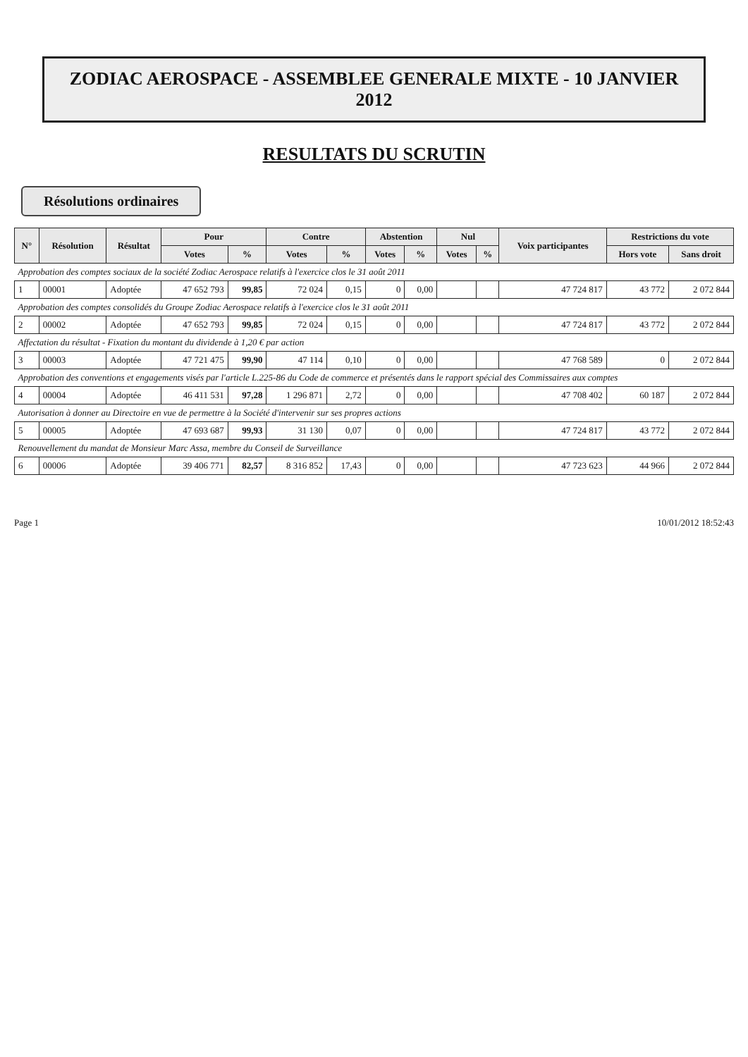ZODIAC AEROSPACE - ASSEMBLEE GENERALE MIXTE - 10 JANVIER 2012
RESULTATS DU SCRUTIN
Résolutions ordinaires
| N° | Résolution | Résultat | Pour | | Contre | | Abstention | | Nul | | Voix participantes | Restrictions du vote | |
| --- | --- | --- | --- | --- | --- | --- | --- | --- | --- | --- | --- | --- | --- |
| | | | Votes | % | Votes | % | Votes | % | Votes | % | | Hors vote | Sans droit |
| Approbation des comptes sociaux de la société Zodiac Aerospace relatifs à l'exercice clos le 31 août 2011 | | | | | | | | | | | | | |
| 1 | 00001 | Adoptée | 47 652 793 | 99,85 | 72 024 | 0,15 | 0 | 0,00 | | | 47 724 817 | 43 772 | 2 072 844 |
| Approbation des comptes consolidés du Groupe Zodiac Aerospace relatifs à l'exercice clos le 31 août 2011 | | | | | | | | | | | | | |
| 2 | 00002 | Adoptée | 47 652 793 | 99,85 | 72 024 | 0,15 | 0 | 0,00 | | | 47 724 817 | 43 772 | 2 072 844 |
| Affectation du résultat - Fixation du montant du dividende à 1,20 € par action | | | | | | | | | | | | | |
| 3 | 00003 | Adoptée | 47 721 475 | 99,90 | 47 114 | 0,10 | 0 | 0,00 | | | 47 768 589 | 0 | 2 072 844 |
| Approbation des conventions et engagements visés par l'article L.225-86 du Code de commerce et présentés dans le rapport spécial des Commissaires aux comptes | | | | | | | | | | | | | |
| 4 | 00004 | Adoptée | 46 411 531 | 97,28 | 1 296 871 | 2,72 | 0 | 0,00 | | | 47 708 402 | 60 187 | 2 072 844 |
| Autorisation à donner au Directoire en vue de permettre à la Société d'intervenir sur ses propres actions | | | | | | | | | | | | | |
| 5 | 00005 | Adoptée | 47 693 687 | 99,93 | 31 130 | 0,07 | 0 | 0,00 | | | 47 724 817 | 43 772 | 2 072 844 |
| Renouvellement du mandat de Monsieur Marc Assa, membre du Conseil de Surveillance | | | | | | | | | | | | | |
| 6 | 00006 | Adoptée | 39 406 771 | 82,57 | 8 316 852 | 17,43 | 0 | 0,00 | | | 47 723 623 | 44 966 | 2 072 844 |
Page 1 10/01/2012 18:52:43